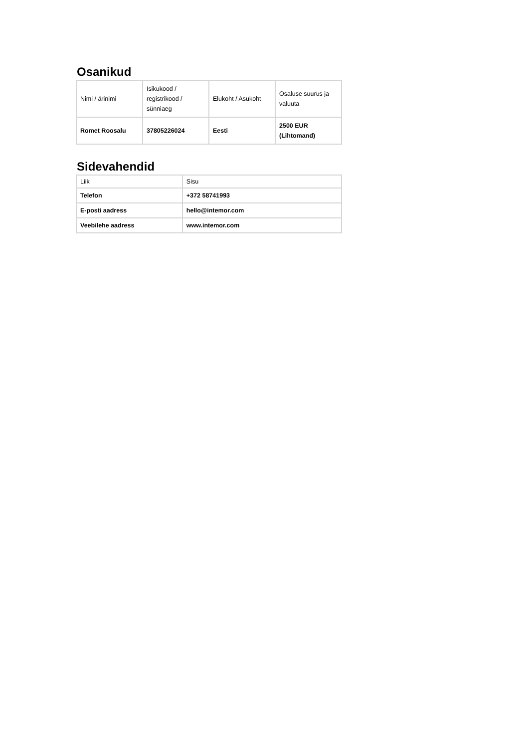Osanikud
| Nimi / ärinimi | Isikukood / registrikood / sünniaeg | Elukoht / Asukoht | Osaluse suurus ja valuuta |
| --- | --- | --- | --- |
| Romet Roosalu | 37805226024 | Eesti | 2500 EUR (Lihtomand) |
Sidevahendid
| Liik | Sisu |
| --- | --- |
| Telefon | +372 58741993 |
| E-posti aadress | hello@intemor.com |
| Veebilehe aadress | www.intemor.com |